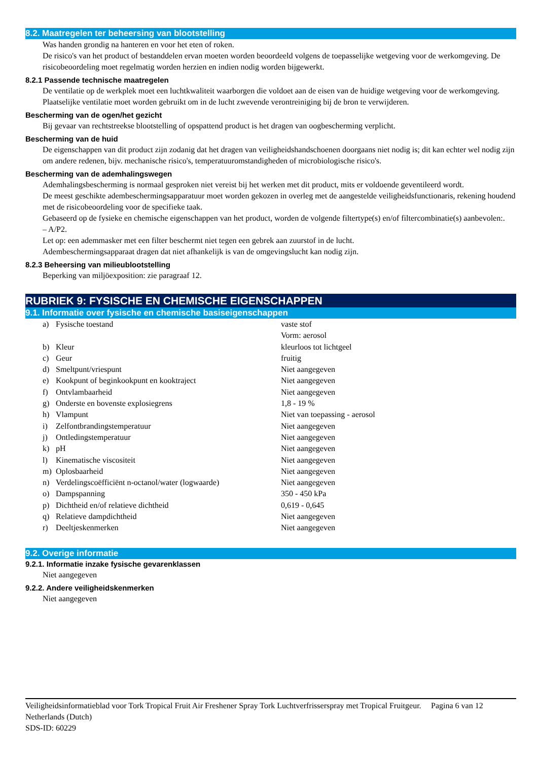8.2. Maatregelen ter beheersing van blootstelling
Was handen grondig na hanteren en voor het eten of roken.
De risico's van het product of bestanddelen ervan moeten worden beoordeeld volgens de toepasselijke wetgeving voor de werkomgeving. De risicobeoordeling moet regelmatig worden herzien en indien nodig worden bijgewerkt.
8.2.1 Passende technische maatregelen
De ventilatie op de werkplek moet een luchtkwaliteit waarborgen die voldoet aan de eisen van de huidige wetgeving voor de werkomgeving. Plaatselijke ventilatie moet worden gebruikt om in de lucht zwevende verontreiniging bij de bron te verwijderen.
Bescherming van de ogen/het gezicht
Bij gevaar van rechtstreekse blootstelling of opspattend product is het dragen van oogbescherming verplicht.
Bescherming van de huid
De eigenschappen van dit product zijn zodanig dat het dragen van veiligheidshandschoenen doorgaans niet nodig is; dit kan echter wel nodig zijn om andere redenen, bijv. mechanische risico's, temperatuuromstandigheden of microbiologische risico's.
Bescherming van de ademhalingswegen
Ademhalingsbescherming is normaal gesproken niet vereist bij het werken met dit product, mits er voldoende geventileerd wordt.
De meest geschikte adembeschermingsapparatuur moet worden gekozen in overleg met de aangestelde veiligheidsfunctionaris, rekening houdend met de risicobeoordeling voor de specifieke taak.
Gebaseerd op de fysieke en chemische eigenschappen van het product, worden de volgende filtertype(s) en/of filtercombinatie(s) aanbevolen:.
– A/P2.
Let op: een ademmasker met een filter beschermt niet tegen een gebrek aan zuurstof in de lucht.
Adembeschermingsapparaat dragen dat niet afhankelijk is van de omgevingslucht kan nodig zijn.
8.2.3 Beheersing van milieublootstelling
Beperking van miljöexposition: zie paragraaf 12.
RUBRIEK 9: FYSISCHE EN CHEMISCHE EIGENSCHAPPEN
9.1. Informatie over fysische en chemische basiseigenschappen
| a) | Fysische toestand | vaste stof Vorm: aerosol |
| b) | Kleur | kleurloos tot lichtgeel |
| c) | Geur | fruitig |
| d) | Smeltpunt/vriespunt | Niet aangegeven |
| e) | Kookpunt of beginkookpunt en kooktraject | Niet aangegeven |
| f) | Ontvlambaarheid | Niet aangegeven |
| g) | Onderste en bovenste explosiegrens | 1,8 - 19 % |
| h) | Vlampunt | Niet van toepassing - aerosol |
| i) | Zelfontbrandingstemperatuur | Niet aangegeven |
| j) | Ontledingstemperatuur | Niet aangegeven |
| k) | pH | Niet aangegeven |
| l) | Kinematische viscositeit | Niet aangegeven |
| m) | Oplosbaarheid | Niet aangegeven |
| n) | Verdelingscoëfficiënt n-octanol/water (logwaarde) | Niet aangegeven |
| o) | Dampspanning | 350 - 450 kPa |
| p) | Dichtheid en/of relatieve dichtheid | 0,619 - 0,645 |
| q) | Relatieve dampdichtheid | Niet aangegeven |
| r) | Deeltjeskenmerken | Niet aangegeven |
9.2. Overige informatie
9.2.1. Informatie inzake fysische gevarenklassen
Niet aangegeven
9.2.2. Andere veiligheidskenmerken
Niet aangegeven
Veiligheidsinformatieblad voor Tork Tropical Fruit Air Freshener Spray Tork Luchtverfrisserspray met Tropical Fruitgeur.
Netherlands (Dutch)
SDS-ID: 60229
Pagina 6 van 12